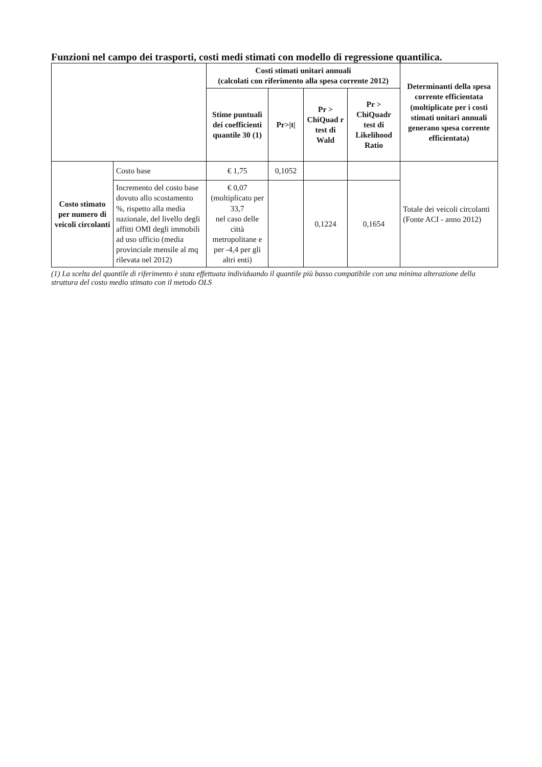Funzioni nel campo dei trasporti, costi medi stimati con modello di regressione quantilica.
| | | Costi stimati unitari annuali (calcolati con riferimento alla spesa corrente 2012) | | | | Determinanti della spesa corrente efficientata (moltiplicate per i costi stimati unitari annuali generano spesa corrente efficientata) |
| --- | --- | --- | --- | --- | --- | --- |
| | | Stime puntuali dei coefficienti quantile 30 (1) | Pr>/t/ | Pr > ChiQuad r test di Wald | Pr > ChiQuadr test di Likelihood Ratio | |
| Costo stimato per numero di veicoli circolanti | Costo base | € 1,75 | 0,1052 | | | Totale dei veicoli circolanti (Fonte ACI - anno 2012) |
| | Incremento del costo base dovuto allo scostamento %, rispetto alla media nazionale, del livello degli affitti OMI degli immobili ad uso ufficio (media provinciale mensile al mq rilevata nel 2012) | € 0,07 (moltiplicato per 33,7 nel caso delle città metropolitane e per -4,4 per gli altri enti) | | 0,1224 | 0,1654 | |
(1) La scelta del quantile di riferimento è stata effettuata individuando il quantile più basso compatibile con una minima alterazione della struttura del costo medio stimato con il metodo OLS